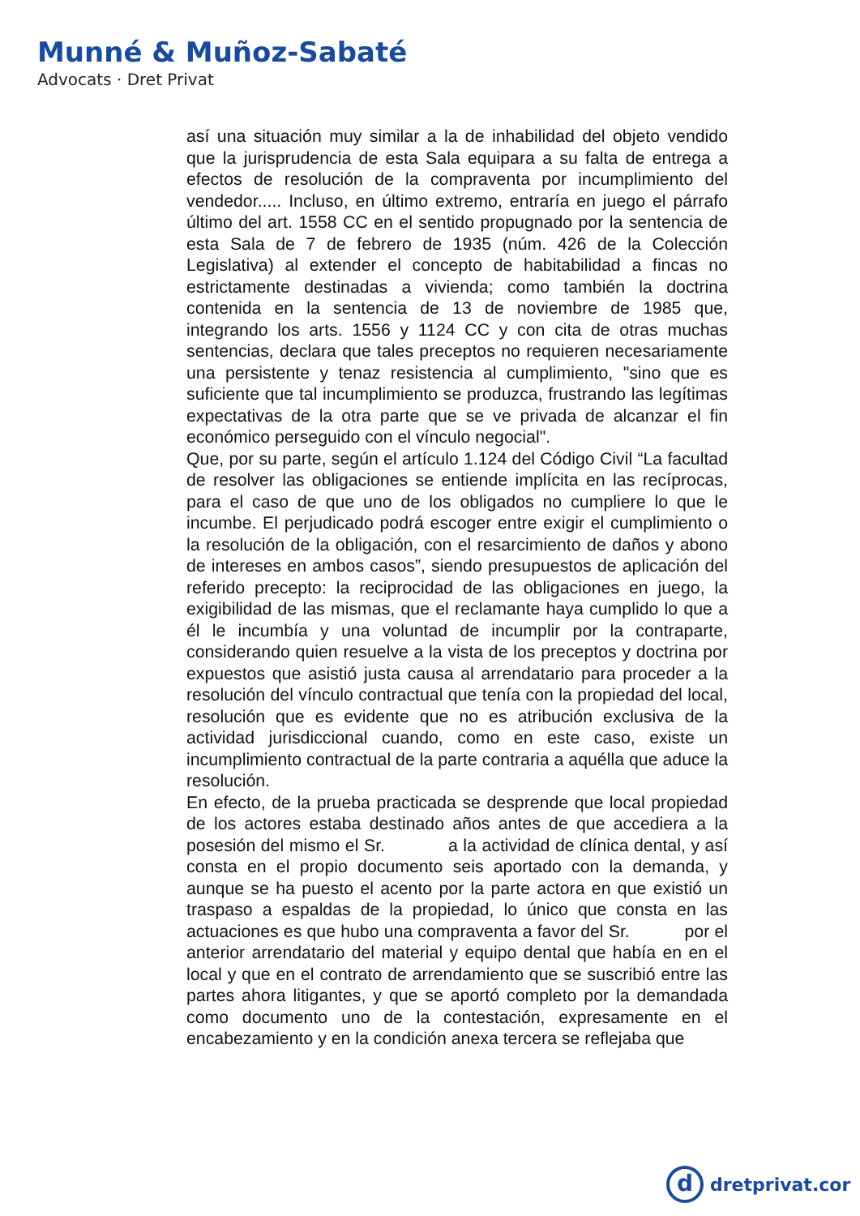Munné & Muñoz-Sabaté
Advocats · Dret Privat
así una situación muy similar a la de inhabilidad del objeto vendido que la jurisprudencia de esta Sala equipara a su falta de entrega a efectos de resolución de la compraventa por incumplimiento del vendedor..... Incluso, en último extremo, entraría en juego el párrafo último del art. 1558 CC en el sentido propugnado por la sentencia de esta Sala de 7 de febrero de 1935 (núm. 426 de la Colección Legislativa) al extender el concepto de habitabilidad a fincas no estrictamente destinadas a vivienda; como también la doctrina contenida en la sentencia de 13 de noviembre de 1985 que, integrando los arts. 1556 y 1124 CC y con cita de otras muchas sentencias, declara que tales preceptos no requieren necesariamente una persistente y tenaz resistencia al cumplimiento, "sino que es suficiente que tal incumplimiento se produzca, frustrando las legítimas expectativas de la otra parte que se ve privada de alcanzar el fin económico perseguido con el vínculo negocial".
Que, por su parte, según el artículo 1.124 del Código Civil “La facultad de resolver las obligaciones se entiende implícita en las recíprocas, para el caso de que uno de los obligados no cumpliere lo que le incumbe. El perjudicado podrá escoger entre exigir el cumplimiento o la resolución de la obligación, con el resarcimiento de daños y abono de intereses en ambos casos”, siendo presupuestos de aplicación del referido precepto: la reciprocidad de las obligaciones en juego, la exigibilidad de las mismas, que el reclamante haya cumplido lo que a él le incumbía y una voluntad de incumplir por la contraparte, considerando quien resuelve a la vista de los preceptos y doctrina por expuestos que asistió justa causa al arrendatario para proceder a la resolución del vínculo contractual que tenía con la propiedad del local, resolución que es evidente que no es atribución exclusiva de la actividad jurisdiccional cuando, como en este caso, existe un incumplimiento contractual de la parte contraria a aquélla que aduce la resolución.
En efecto, de la prueba practicada se desprende que local propiedad de los actores estaba destinado años antes de que accediera a la posesión del mismo el Sr. a la actividad de clínica dental, y así consta en el propio documento seis aportado con la demanda, y aunque se ha puesto el acento por la parte actora en que existió un traspaso a espaldas de la propiedad, lo único que consta en las actuaciones es que hubo una compraventa a favor del Sr. por el anterior arrendatario del material y equipo dental que había en en el local y que en el contrato de arrendamiento que se suscribió entre las partes ahora litigantes, y que se aportó completo por la demandada como documento uno de la contestación, expresamente en el encabezamiento y en la condición anexa tercera se reflejaba que
d
dretprivat.cor